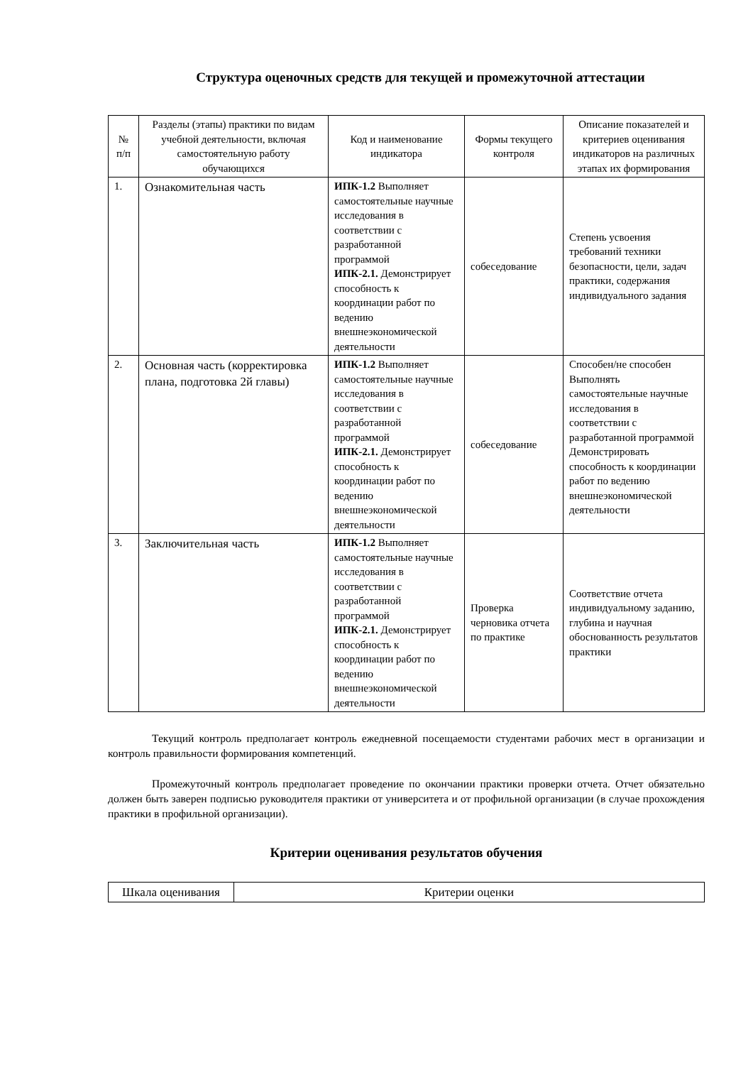Структура оценочных средств для текущей и промежуточной аттестации
| № п/п | Разделы (этапы) практики по видам учебной деятельности, включая самостоятельную работу обучающихся | Код и наименование индикатора | Формы текущего контроля | Описание показателей и критериев оценивания индикаторов на различных этапах их формирования |
| --- | --- | --- | --- | --- |
| 1. | Ознакомительная часть | ИПК-1.2 Выполняет самостоятельные научные исследования в соответствии с разработанной программой ИПК-2.1. Демонстрирует способность к координации работ по ведению внешнеэкономической деятельности | собеседование | Степень усвоения требований техники безопасности, цели, задач практики, содержания индивидуального задания |
| 2. | Основная часть (корректировка плана, подготовка 2й главы) | ИПК-1.2 Выполняет самостоятельные научные исследования в соответствии с разработанной программой ИПК-2.1. Демонстрирует способность к координации работ по ведению внешнеэкономической деятельности | собеседование | Способен/не способен Выполнять самостоятельные научные исследования в соответствии с разработанной программой Демонстрировать способность к координации работ по ведению внешнеэкономической деятельности |
| 3. | Заключительная часть | ИПК-1.2 Выполняет самостоятельные научные исследования в соответствии с разработанной программой ИПК-2.1. Демонстрирует способность к координации работ по ведению внешнеэкономической деятельности | Проверка черновика отчета по практике | Соответствие отчета индивидуальному заданию, глубина и научная обоснованность результатов практики |
Текущий контроль предполагает контроль ежедневной посещаемости студентами рабочих мест в организации и контроль правильности формирования компетенций.
Промежуточный контроль предполагает проведение по окончании практики проверки отчета. Отчет обязательно должен быть заверен подписью руководителя практики от университета и от профильной организации (в случае прохождения практики в профильной организации).
Критерии оценивания результатов обучения
| Шкала оценивания | Критерии оценки |
| --- | --- |